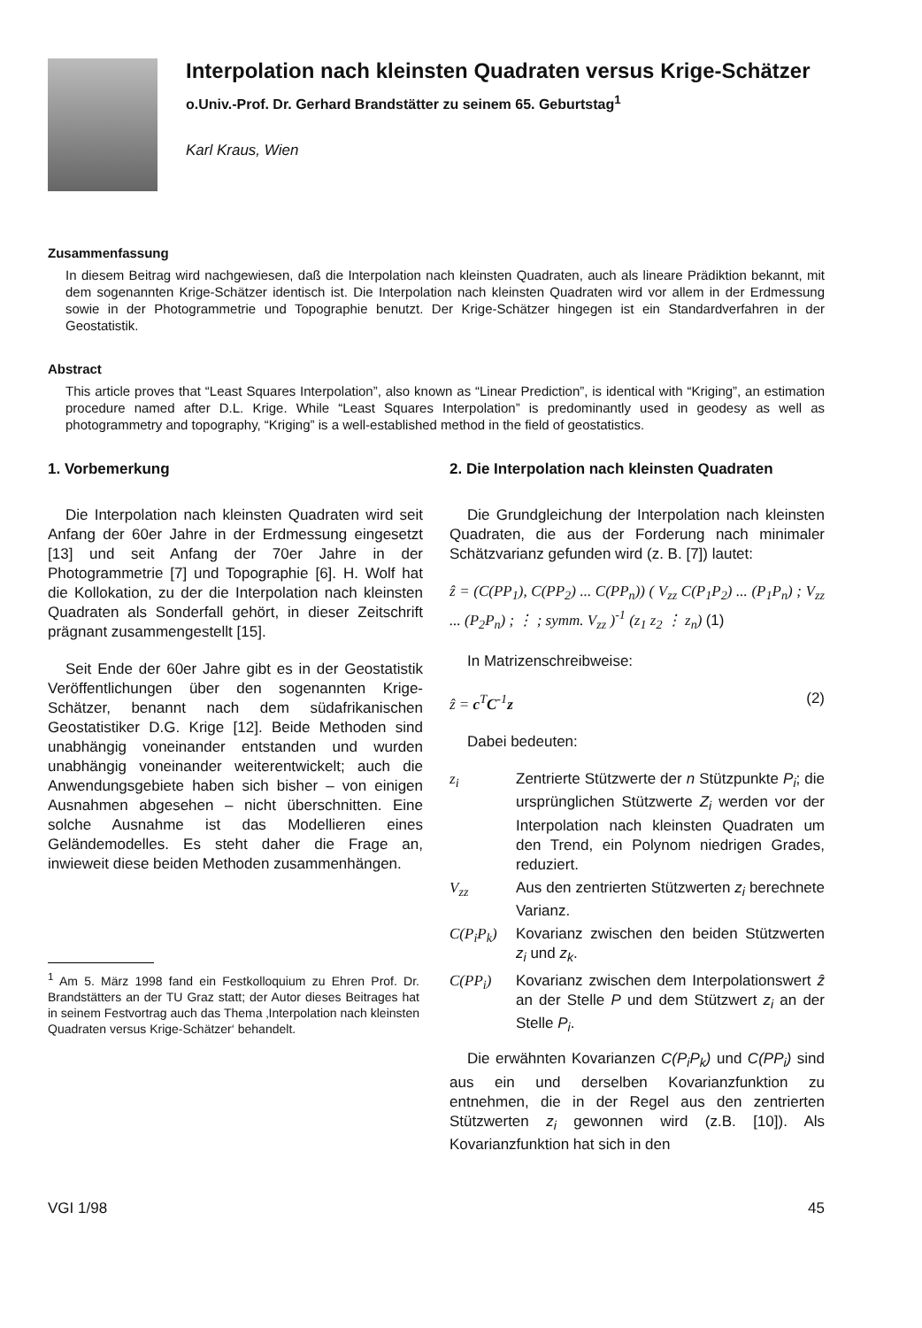Interpolation nach kleinsten Quadraten versus Krige-Schätzer
o.Univ.-Prof. Dr. Gerhard Brandstätter zu seinem 65. Geburtstag<sup>1</sup>
Karl Kraus, Wien
Zusammenfassung
In diesem Beitrag wird nachgewiesen, daß die Interpolation nach kleinsten Quadraten, auch als lineare Prädiktion bekannt, mit dem sogenannten Krige-Schätzer identisch ist. Die Interpolation nach kleinsten Quadraten wird vor allem in der Erdmessung sowie in der Photogrammetrie und Topographie benutzt. Der Krige-Schätzer hingegen ist ein Standardverfahren in der Geostatistik.
Abstract
This article proves that “Least Squares Interpolation”, also known as “Linear Prediction”, is identical with “Kriging”, an estimation procedure named after D.L. Krige. While “Least Squares Interpolation” is predominantly used in geodesy as well as photogrammetry and topography, “Kriging” is a well-established method in the field of geostatistics.
1. Vorbemerkung
Die Interpolation nach kleinsten Quadraten wird seit Anfang der 60er Jahre in der Erdmessung eingesetzt [13] und seit Anfang der 70er Jahre in der Photogrammetrie [7] und Topographie [6]. H. Wolf hat die Kollokation, zu der die Interpolation nach kleinsten Quadraten als Sonderfall gehört, in dieser Zeitschrift prägnant zusammengestellt [15].
Seit Ende der 60er Jahre gibt es in der Geostatistik Veröffentlichungen über den sogenannten Krige-Schätzer, benannt nach dem südafrikanischen Geostatistiker D.G. Krige [12]. Beide Methoden sind unabhängig voneinander entstanden und wurden unabhängig voneinander weiterentwickelt; auch die Anwendungsgebiete haben sich bisher – von einigen Ausnahmen abgesehen – nicht überschnitten. Eine solche Ausnahme ist das Modellieren eines Geländemodelles. Es steht daher die Frage an, inwieweit diese beiden Methoden zusammenhängen.
<sup>1</sup> Am 5. März 1998 fand ein Festkolloquium zu Ehren Prof. Dr. Brandstätters an der TU Graz statt; der Autor dieses Beitrages hat in seinem Festvortrag auch das Thema ‚Interpolation nach kleinsten Quadraten versus Krige-Schätzer‘ behandelt.
2. Die Interpolation nach kleinsten Quadraten
Die Grundgleichung der Interpolation nach kleinsten Quadraten, die aus der Forderung nach minimaler Schätzvarianz gefunden wird (z. B. [7]) lautet:
ẑ = (C(PP<sub>1</sub>), C(PP<sub>2</sub>) ... C(PP<sub>n</sub>)) ( V<sub>zz</sub> C(P<sub>1</sub>P<sub>2</sub>) ... (P<sub>1</sub>P<sub>n</sub>) ; V<sub>zz</sub> ... (P<sub>2</sub>P<sub>n</sub>) ; ⋮ ; symm. V<sub>zz</sub> )<sup>-1</sup> (z<sub>1</sub> z<sub>2</sub> ⋮ z<sub>n</sub>) (1)
In Matrizenschreibweise:
ẑ = c<sup>T</sup>C<sup>-1</sup>z (2)
Dabei bedeuten:
z<sub>i</sub>
Zentrierte Stützwerte der n Stützpunkte P<sub>i</sub>; die ursprünglichen Stützwerte Z<sub>i</sub> werden vor der Interpolation nach kleinsten Quadraten um den Trend, ein Polynom niedrigen Grades, reduziert.
V<sub>zz</sub>
Aus den zentrierten Stützwerten z<sub>i</sub> berechnete Varianz.
C(P<sub>i</sub>P<sub>k</sub>)
Kovarianz zwischen den beiden Stützwerten z<sub>i</sub> und z<sub>k</sub>.
C(PP<sub>i</sub>)
Kovarianz zwischen dem Interpolationswert ẑ an der Stelle P und dem Stützwert z<sub>i</sub> an der Stelle P<sub>i</sub>.
Die erwähnten Kovarianzen C(P<sub>i</sub>P<sub>k</sub>) und C(PP<sub>i</sub>) sind aus ein und derselben Kovarianzfunktion zu entnehmen, die in der Regel aus den zentrierten Stützwerten z<sub>i</sub> gewonnen wird (z.B. [10]). Als Kovarianzfunktion hat sich in den
VGI 1/98 45